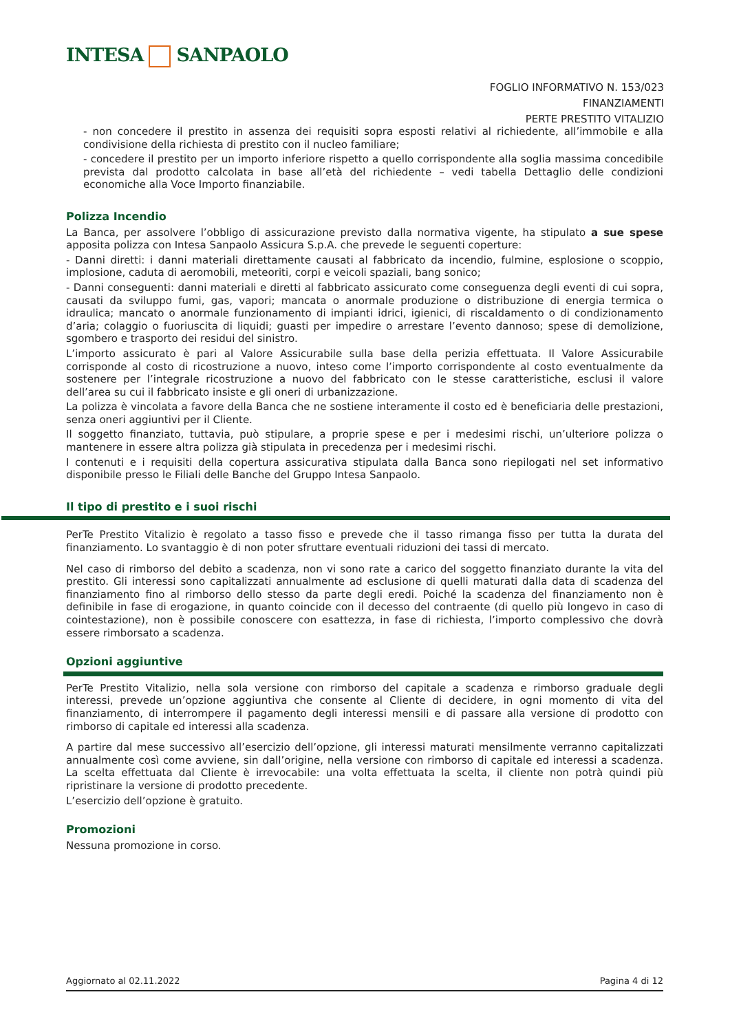INTESA SANPAOLO
FOGLIO INFORMATIVO N. 153/023
FINANZIAMENTI
PERTE PRESTITO VITALIZIO
- non concedere il prestito in assenza dei requisiti sopra esposti relativi al richiedente, all’immobile e alla condivisione della richiesta di prestito con il nucleo familiare;
- concedere il prestito per un importo inferiore rispetto a quello corrispondente alla soglia massima concedibile prevista dal prodotto calcolata in base all’età del richiedente – vedi tabella Dettaglio delle condizioni economiche alla Voce Importo finanziabile.
Polizza Incendio
La Banca, per assolvere l’obbligo di assicurazione previsto dalla normativa vigente, ha stipulato a sue spese apposita polizza con Intesa Sanpaolo Assicura S.p.A. che prevede le seguenti coperture:
- Danni diretti: i danni materiali direttamente causati al fabbricato da incendio, fulmine, esplosione o scoppio, implosione, caduta di aeromobili, meteoriti, corpi e veicoli spaziali, bang sonico;
- Danni conseguenti: danni materiali e diretti al fabbricato assicurato come conseguenza degli eventi di cui sopra, causati da sviluppo fumi, gas, vapori; mancata o anormale produzione o distribuzione di energia termica o idraulica; mancato o anormale funzionamento di impianti idrici, igienici, di riscaldamento o di condizionamento d’aria; colaggio o fuoriuscita di liquidi; guasti per impedire o arrestare l’evento dannoso; spese di demolizione, sgombero e trasporto dei residui del sinistro.
L’importo assicurato è pari al Valore Assicurabile sulla base della perizia effettuata. Il Valore Assicurabile corrisponde al costo di ricostruzione a nuovo, inteso come l’importo corrispondente al costo eventualmente da sostenere per l’integrale ricostruzione a nuovo del fabbricato con le stesse caratteristiche, esclusi il valore dell’area su cui il fabbricato insiste e gli oneri di urbanizzazione.
La polizza è vincolata a favore della Banca che ne sostiene interamente il costo ed è beneficiaria delle prestazioni, senza oneri aggiuntivi per il Cliente.
Il soggetto finanziato, tuttavia, può stipulare, a proprie spese e per i medesimi rischi, un’ulteriore polizza o mantenere in essere altra polizza già stipulata in precedenza per i medesimi rischi.
I contenuti e i requisiti della copertura assicurativa stipulata dalla Banca sono riepilogati nel set informativo disponibile presso le Filiali delle Banche del Gruppo Intesa Sanpaolo.
Il tipo di prestito e i suoi rischi
PerTe Prestito Vitalizio è regolato a tasso fisso e prevede che il tasso rimanga fisso per tutta la durata del finanziamento. Lo svantaggio è di non poter sfruttare eventuali riduzioni dei tassi di mercato.
Nel caso di rimborso del debito a scadenza, non vi sono rate a carico del soggetto finanziato durante la vita del prestito. Gli interessi sono capitalizzati annualmente ad esclusione di quelli maturati dalla data di scadenza del finanziamento fino al rimborso dello stesso da parte degli eredi. Poiché la scadenza del finanziamento non è definibile in fase di erogazione, in quanto coincide con il decesso del contraente (di quello più longevo in caso di cointestazione), non è possibile conoscere con esattezza, in fase di richiesta, l’importo complessivo che dovrà essere rimborsato a scadenza.
Opzioni aggiuntive
PerTe Prestito Vitalizio, nella sola versione con rimborso del capitale a scadenza e rimborso graduale degli interessi, prevede un’opzione aggiuntiva che consente al Cliente di decidere, in ogni momento di vita del finanziamento, di interrompere il pagamento degli interessi mensili e di passare alla versione di prodotto con rimborso di capitale ed interessi alla scadenza.
A partire dal mese successivo all’esercizio dell’opzione, gli interessi maturati mensilmente verranno capitalizzati annualmente così come avviene, sin dall’origine, nella versione con rimborso di capitale ed interessi a scadenza. La scelta effettuata dal Cliente è irrevocabile: una volta effettuata la scelta, il cliente non potrà quindi più ripristinare la versione di prodotto precedente.
L’esercizio dell’opzione è gratuito.
Promozioni
Nessuna promozione in corso.
Aggiornato al 02.11.2022 Pagina 4 di 12